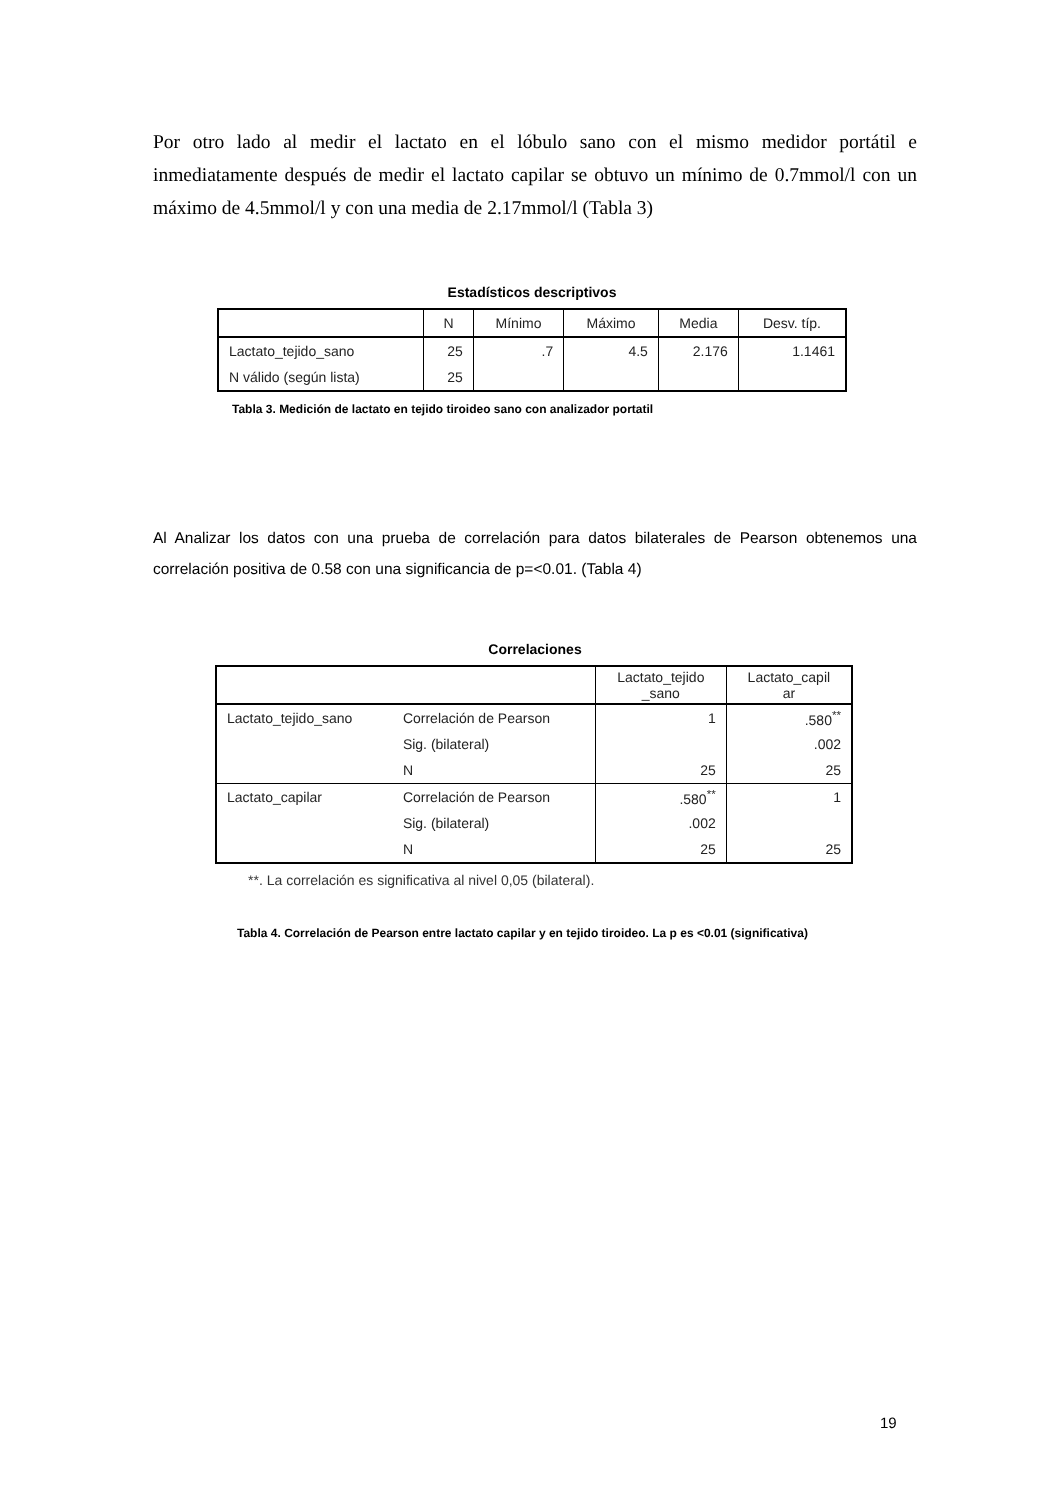Por otro lado al medir el lactato en el lóbulo sano con el mismo medidor portátil e inmediatamente después de medir el lactato capilar se obtuvo un mínimo de 0.7mmol/l con un máximo de 4.5mmol/l y con una media de 2.17mmol/l (Tabla 3)
Estadísticos descriptivos
| | N | Mínimo | Máximo | Media | Desv. típ. |
| Lactato_tejido_sano | 25 | .7 | 4.5 | 2.176 | 1.1461 |
| N válido (según lista) | 25 | | | | |
Tabla 3. Medición de lactato en tejido tiroideo sano con analizador portatil
Al Analizar los datos con una prueba de correlación para datos bilaterales de Pearson obtenemos una correlación positiva de 0.58 con una significancia de p=<0.01. (Tabla 4)
Correlaciones
| | | Lactato_tejido _sano | Lactato_capil ar |
| Lactato_tejido_sano | Correlación de Pearson | 1 | .580<sup>**</sup> |
| | Sig. (bilateral) | | .002 |
| | N | 25 | 25 |
| Lactato_capilar | Correlación de Pearson | .580<sup>**</sup> | 1 |
| | Sig. (bilateral) | .002 | |
| | N | 25 | 25 |
**. La correlación es significativa al nivel 0,05 (bilateral).
Tabla 4. Correlación de Pearson entre lactato capilar y en tejido tiroideo. La p es <0.01 (significativa)
19